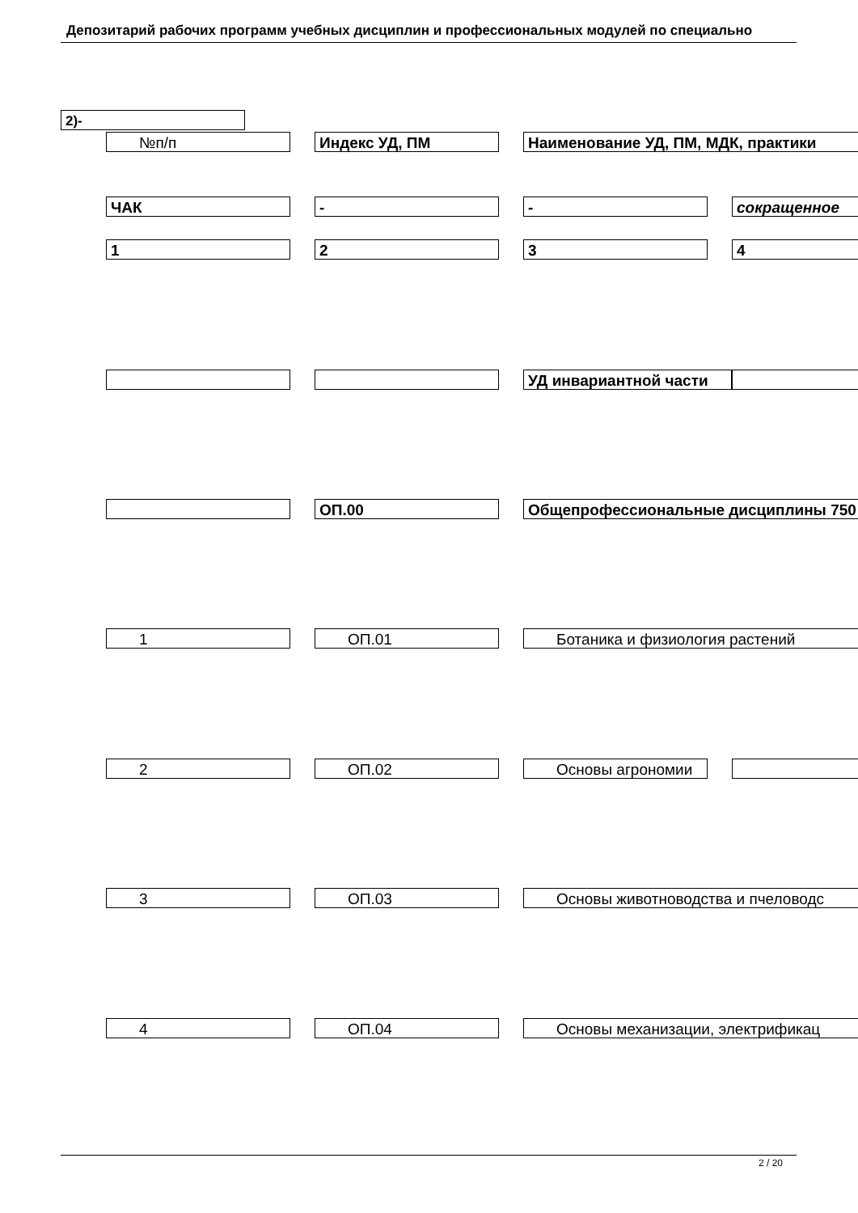Депозитарий рабочих программ учебных дисциплин и профессиональных модулей по специально
2)-
№п/п Индекс УД, ПМ Наименование УД, ПМ, МДК, практики
ЧАК - - сокращенное
1 2 3 4
УД инвариантной части
ОП.00 Общепрофессиональные дисциплины 750
1 ОП.01 Ботаника и физиология растений
2 ОП.02 Основы агрономии
3 ОП.03 Основы животноводства и пчеловодс
4 ОП.04 Основы механизации, электрификац
2 / 20